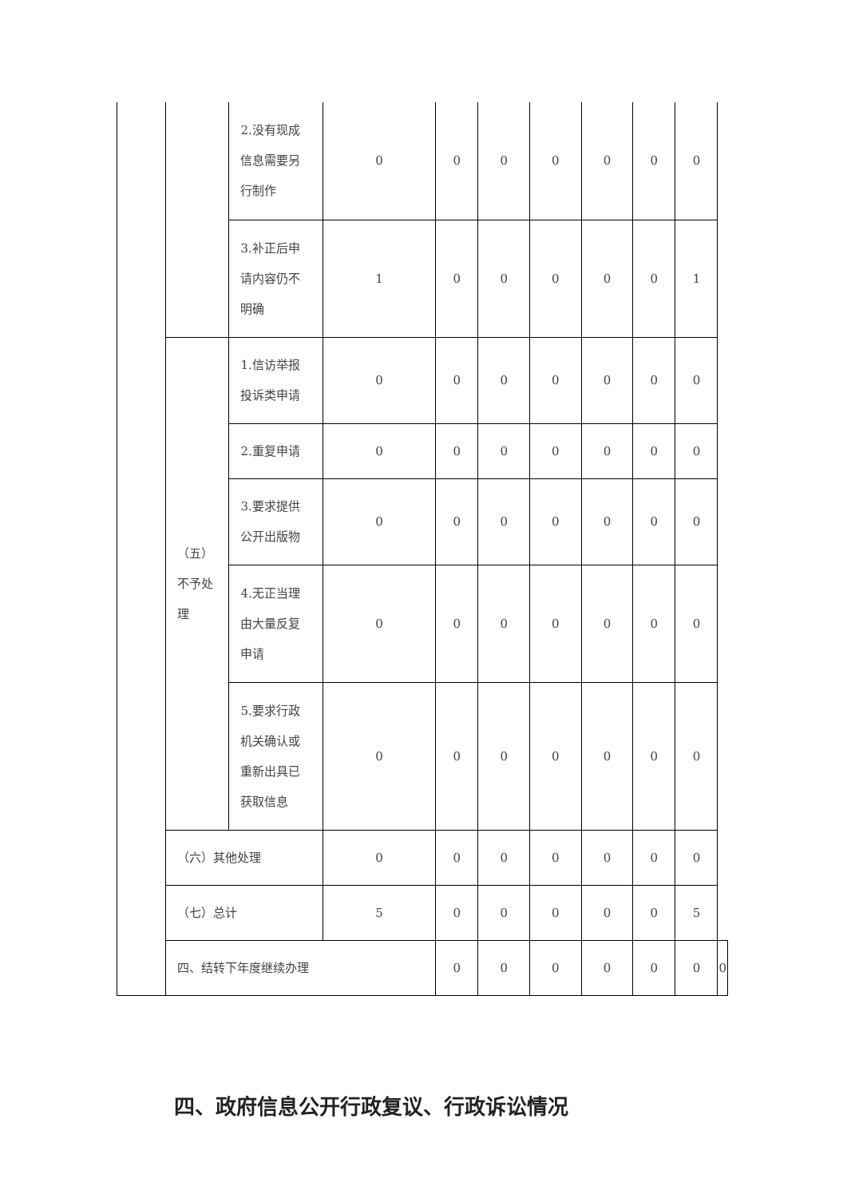| | | 2.没有现成信息需要另行制作 | 0 | 0 | 0 | 0 | 0 | 0 | 0 | |
| | | 3.补正后申请内容仍不明确 | 1 | 0 | 0 | 0 | 0 | 0 | 1 | |
| | （五）不予处理 | 1.信访举报投诉类申请 | 0 | 0 | 0 | 0 | 0 | 0 | 0 | |
| | | 2.重复申请 | 0 | 0 | 0 | 0 | 0 | 0 | 0 | |
| | | 3.要求提供公开出版物 | 0 | 0 | 0 | 0 | 0 | 0 | 0 | |
| | | 4.无正当理由大量反复申请 | 0 | 0 | 0 | 0 | 0 | 0 | 0 | |
| | | 5.要求行政机关确认或重新出具已获取信息 | 0 | 0 | 0 | 0 | 0 | 0 | 0 | |
| | （六）其他处理 | | 0 | 0 | 0 | 0 | 0 | 0 | 0 | |
| | （七）总计 | | 5 | 0 | 0 | 0 | 0 | 0 | 5 | |
| | 四、结转下年度继续办理 | | | 0 | 0 | 0 | 0 | 0 | 0 | 0 |
四、政府信息公开行政复议、行政诉讼情况